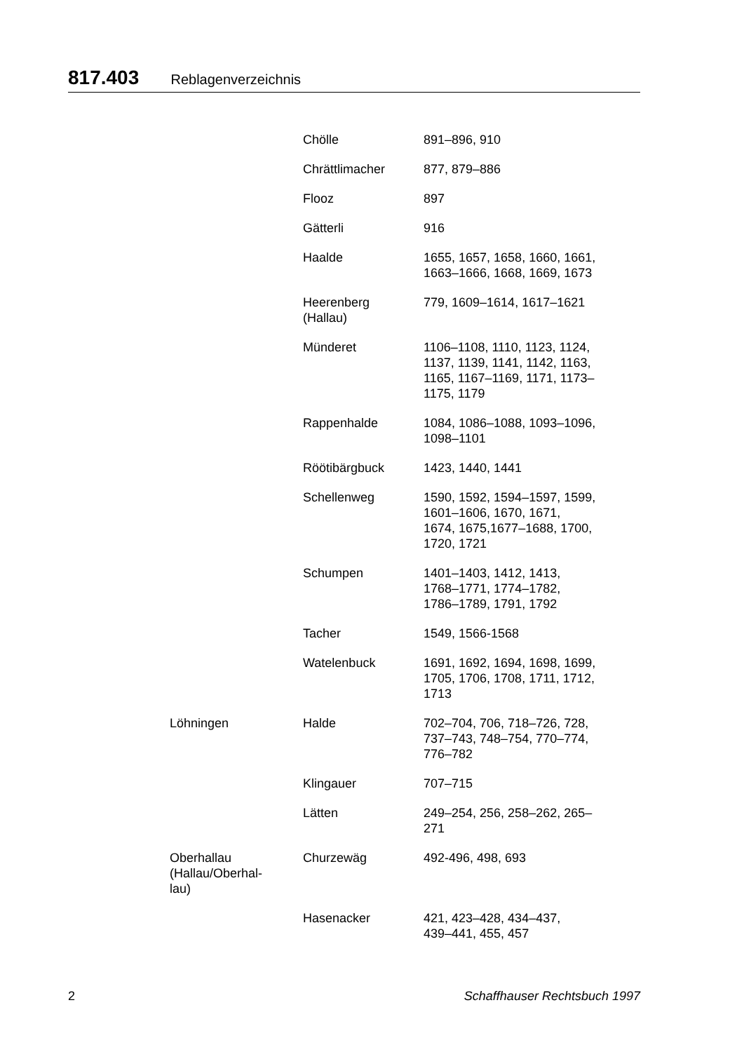817.403 Reblagenverzeichnis
| | Chölle | 891–896, 910 |
| | Chrättlimacher | 877, 879–886 |
| | Flooz | 897 |
| | Gätterli | 916 |
| | Haalde | 1655, 1657, 1658, 1660, 1661, 1663–1666, 1668, 1669, 1673 |
| | Heerenberg (Hallau) | 779, 1609–1614, 1617–1621 |
| | Münderet | 1106–1108, 1110, 1123, 1124, 1137, 1139, 1141, 1142, 1163, 1165, 1167–1169, 1171, 1173– 1175, 1179 |
| | Rappenhalde | 1084, 1086–1088, 1093–1096, 1098–1101 |
| | Röötibärgbuck | 1423, 1440, 1441 |
| | Schellenweg | 1590, 1592, 1594–1597, 1599, 1601–1606, 1670, 1671, 1674, 1675,1677–1688, 1700, 1720, 1721 |
| | Schumpen | 1401–1403, 1412, 1413, 1768–1771, 1774–1782, 1786–1789, 1791, 1792 |
| | Tacher | 1549, 1566-1568 |
| | Watelenbuck | 1691, 1692, 1694, 1698, 1699, 1705, 1706, 1708, 1711, 1712, 1713 |
| Löhningen | Halde | 702–704, 706, 718–726, 728, 737–743, 748–754, 770–774, 776–782 |
| | Klingauer | 707–715 |
| | Lätten | 249–254, 256, 258–262, 265– 271 |
| Oberhallau (Hallau/Oberhal- lau) | Churzewäg | 492-496, 498, 693 |
| | Hasenacker | 421, 423–428, 434–437, 439–441, 455, 457 |
2 Schaffhauser Rechtsbuch 1997